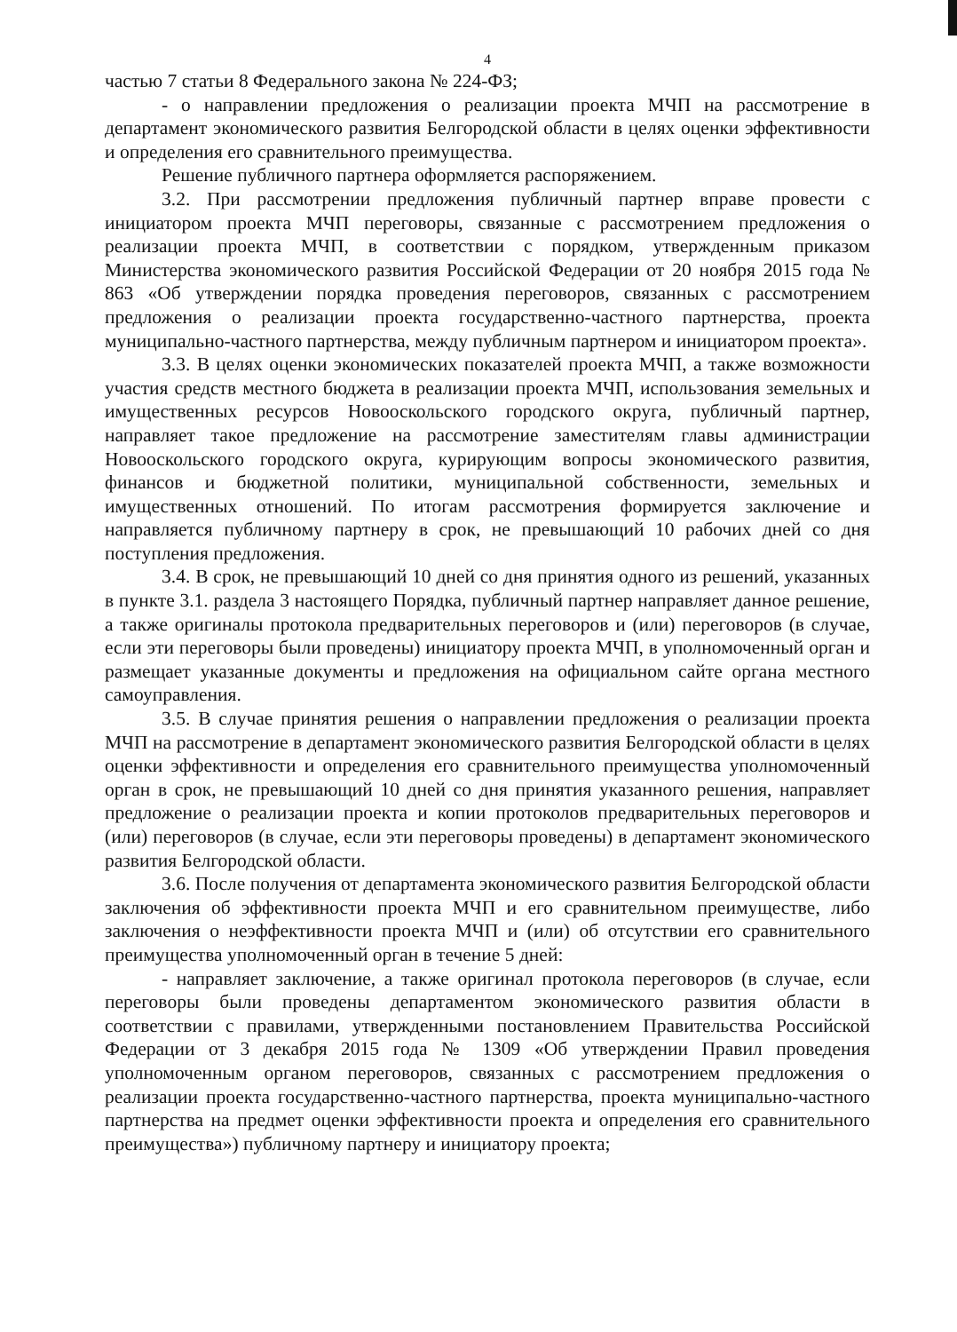4
частью 7 статьи 8 Федерального закона № 224-ФЗ;
- о направлении предложения о реализации проекта МЧП на рассмотрение в департамент экономического развития Белгородской области в целях оценки эффективности и определения его сравнительного преимущества.
Решение публичного партнера оформляется распоряжением.
3.2. При рассмотрении предложения публичный партнер вправе провести с инициатором проекта МЧП переговоры, связанные с рассмотрением предложения о реализации проекта МЧП, в соответствии с порядком, утвержденным приказом Министерства экономического развития Российской Федерации от 20 ноября 2015 года № 863 «Об утверждении порядка проведения переговоров, связанных с рассмотрением предложения о реализации проекта государственно-частного партнерства, проекта муниципально-частного партнерства, между публичным партнером и инициатором проекта».
3.3. В целях оценки экономических показателей проекта МЧП, а также возможности участия средств местного бюджета в реализации проекта МЧП, использования земельных и имущественных ресурсов Новооскольского городского округа, публичный партнер, направляет такое предложение на рассмотрение заместителям главы администрации Новооскольского городского округа, курирующим вопросы экономического развития, финансов и бюджетной политики, муниципальной собственности, земельных и имущественных отношений. По итогам рассмотрения формируется заключение и направляется публичному партнеру в срок, не превышающий 10 рабочих дней со дня поступления предложения.
3.4. В срок, не превышающий 10 дней со дня принятия одного из решений, указанных в пункте 3.1. раздела 3 настоящего Порядка, публичный партнер направляет данное решение, а также оригиналы протокола предварительных переговоров и (или) переговоров (в случае, если эти переговоры были проведены) инициатору проекта МЧП, в уполномоченный орган и размещает указанные документы и предложения на официальном сайте органа местного самоуправления.
3.5. В случае принятия решения о направлении предложения о реализации проекта МЧП на рассмотрение в департамент экономического развития Белгородской области в целях оценки эффективности и определения его сравнительного преимущества уполномоченный орган в срок, не превышающий 10 дней со дня принятия указанного решения, направляет предложение о реализации проекта и копии протоколов предварительных переговоров и (или) переговоров (в случае, если эти переговоры проведены) в департамент экономического развития Белгородской области.
3.6. После получения от департамента экономического развития Белгородской области заключения об эффективности проекта МЧП и его сравнительном преимуществе, либо заключения о неэффективности проекта МЧП и (или) об отсутствии его сравнительного преимущества уполномоченный орган в течение 5 дней:
- направляет заключение, а также оригинал протокола переговоров (в случае, если переговоры были проведены департаментом экономического развития области в соответствии с правилами, утвержденными постановлением Правительства Российской Федерации от 3 декабря 2015 года № 1309 «Об утверждении Правил проведения уполномоченным органом переговоров, связанных с рассмотрением предложения о реализации проекта государственно-частного партнерства, проекта муниципально-частного партнерства на предмет оценки эффективности проекта и определения его сравнительного преимущества») публичному партнеру и инициатору проекта;